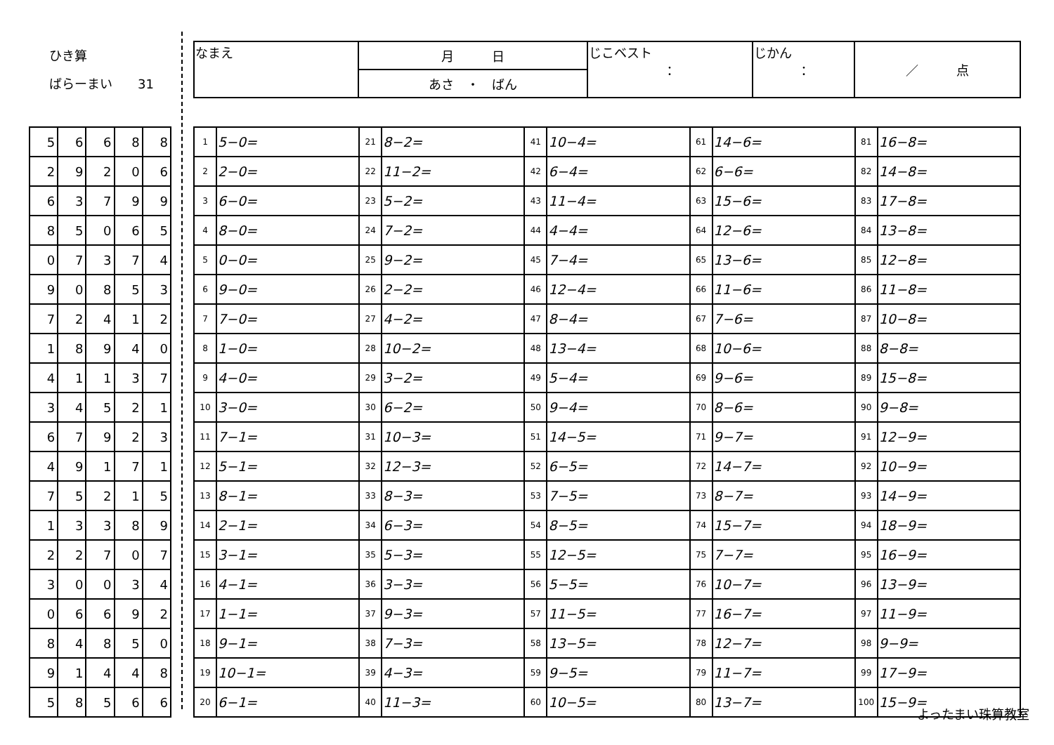ひき算
ばらーまい　　31
| なまえ | 月 日 | じこベスト ： | じかん ： | ／ 点 |
| | あさ ・ ばん | | | |
| 5 | 6 | 6 | 8 | 8 |
| 2 | 9 | 2 | 0 | 6 |
| 6 | 3 | 7 | 9 | 9 |
| 8 | 5 | 0 | 6 | 5 |
| 0 | 7 | 3 | 7 | 4 |
| 9 | 0 | 8 | 5 | 3 |
| 7 | 2 | 4 | 1 | 2 |
| 1 | 8 | 9 | 4 | 0 |
| 4 | 1 | 1 | 3 | 7 |
| 3 | 4 | 5 | 2 | 1 |
| 6 | 7 | 9 | 2 | 3 |
| 4 | 9 | 1 | 7 | 1 |
| 7 | 5 | 2 | 1 | 5 |
| 1 | 3 | 3 | 8 | 9 |
| 2 | 2 | 7 | 0 | 7 |
| 3 | 0 | 0 | 3 | 4 |
| 0 | 6 | 6 | 9 | 2 |
| 8 | 4 | 8 | 5 | 0 |
| 9 | 1 | 4 | 4 | 8 |
| 5 | 8 | 5 | 6 | 6 |
| 1 | 5−0= | 21 | 8−2= | 41 | 10−4= | 61 | 14−6= | 81 | 16−8= |
| 2 | 2−0= | 22 | 11−2= | 42 | 6−4= | 62 | 6−6= | 82 | 14−8= |
| 3 | 6−0= | 23 | 5−2= | 43 | 11−4= | 63 | 15−6= | 83 | 17−8= |
| 4 | 8−0= | 24 | 7−2= | 44 | 4−4= | 64 | 12−6= | 84 | 13−8= |
| 5 | 0−0= | 25 | 9−2= | 45 | 7−4= | 65 | 13−6= | 85 | 12−8= |
| 6 | 9−0= | 26 | 2−2= | 46 | 12−4= | 66 | 11−6= | 86 | 11−8= |
| 7 | 7−0= | 27 | 4−2= | 47 | 8−4= | 67 | 7−6= | 87 | 10−8= |
| 8 | 1−0= | 28 | 10−2= | 48 | 13−4= | 68 | 10−6= | 88 | 8−8= |
| 9 | 4−0= | 29 | 3−2= | 49 | 5−4= | 69 | 9−6= | 89 | 15−8= |
| 10 | 3−0= | 30 | 6−2= | 50 | 9−4= | 70 | 8−6= | 90 | 9−8= |
| 11 | 7−1= | 31 | 10−3= | 51 | 14−5= | 71 | 9−7= | 91 | 12−9= |
| 12 | 5−1= | 32 | 12−3= | 52 | 6−5= | 72 | 14−7= | 92 | 10−9= |
| 13 | 8−1= | 33 | 8−3= | 53 | 7−5= | 73 | 8−7= | 93 | 14−9= |
| 14 | 2−1= | 34 | 6−3= | 54 | 8−5= | 74 | 15−7= | 94 | 18−9= |
| 15 | 3−1= | 35 | 5−3= | 55 | 12−5= | 75 | 7−7= | 95 | 16−9= |
| 16 | 4−1= | 36 | 3−3= | 56 | 5−5= | 76 | 10−7= | 96 | 13−9= |
| 17 | 1−1= | 37 | 9−3= | 57 | 11−5= | 77 | 16−7= | 97 | 11−9= |
| 18 | 9−1= | 38 | 7−3= | 58 | 13−5= | 78 | 12−7= | 98 | 9−9= |
| 19 | 10−1= | 39 | 4−3= | 59 | 9−5= | 79 | 11−7= | 99 | 17−9= |
| 20 | 6−1= | 40 | 11−3= | 60 | 10−5= | 80 | 13−7= | 100 | 15−9= |
よったまい珠算教室